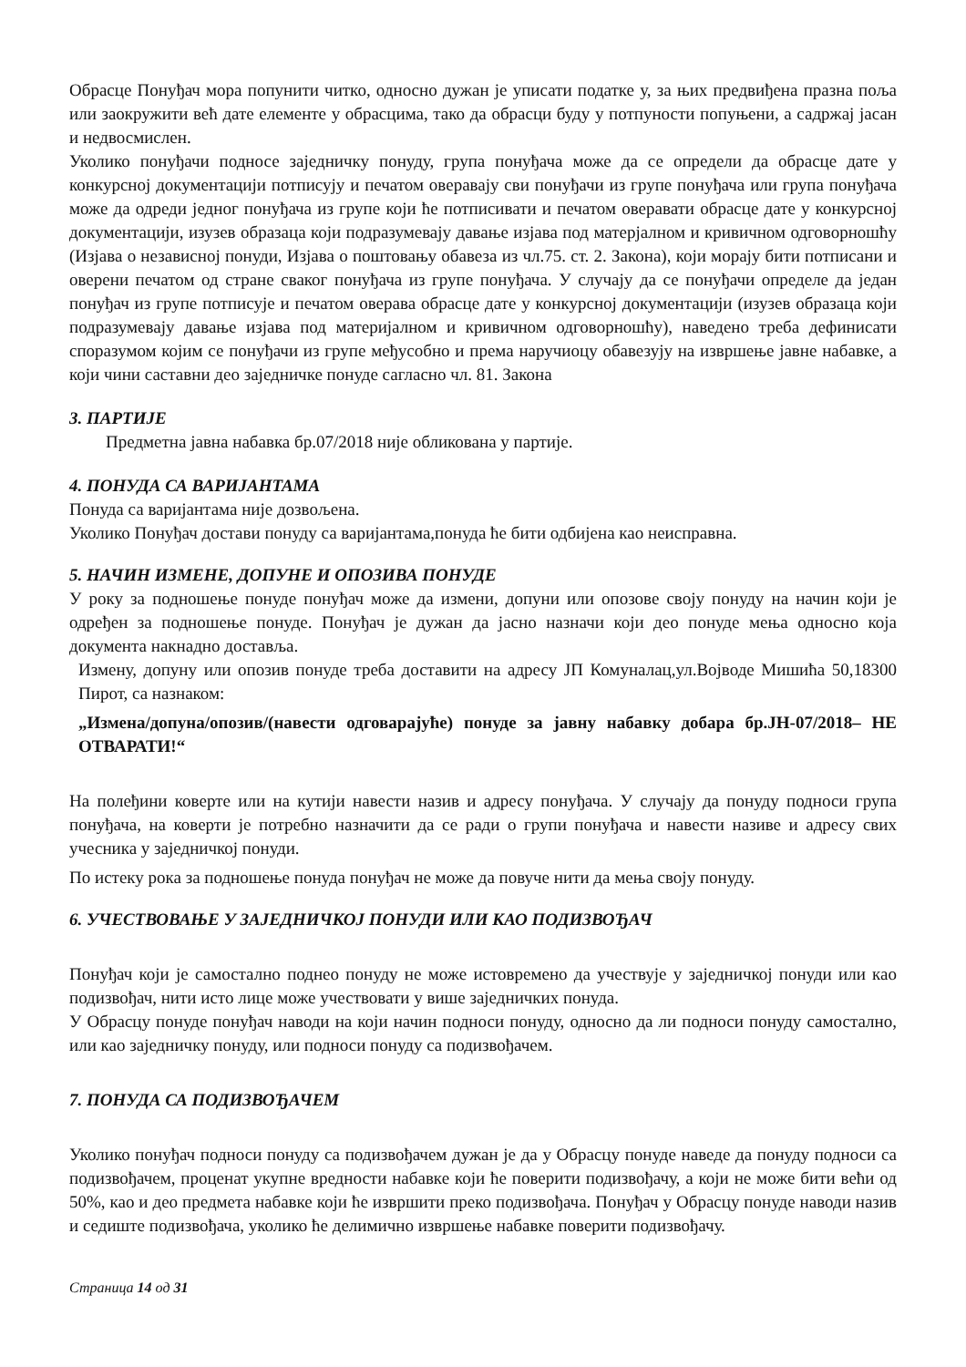Обрасце Понуђач мора попунити читко, односно дужан је уписати податке у, за њих предвиђена празна поља или заокружити већ дате елементе у обрасцима, тако да обрасци буду у потпуности попуњени, а садржај јасан и недвосмислен.
Уколико понуђачи подносе заједничку понуду, група понуђача може да се определи да обрасце дате у конкурсној документацији потписују и печатом оверавају сви понуђачи из групе понуђача или група понуђача може да одреди једног понуђача из групе који ће потписивати и печатом оверавати обрасце дате у конкурсној документацији, изузев образаца који подразумевају давање изјава под матерјалном и кривичном одговорношћу (Изјава о независној понуди, Изјава о поштовању обавеза из чл.75. ст. 2. Закона), који морају бити потписани и оверени печатом од стране сваког понуђача из групе понуђача. У случају да се понуђачи определе да један понуђач из групе потписује и печатом оверава обрасце дате у конкурсној документацији (изузев образаца који подразумевају давање изјава под материјалном и кривичном одговорношћу), наведено треба дефинисати споразумом којим се понуђачи из групе међусобно и према наручиоцу обавезују на извршење јавне набавке, а који чини саставни део заједничке понуде сагласно чл. 81. Закона
3. ПАРТИЈЕ
Предметна јавна набавка бр.07/2018 није обликована у партије.
4. ПОНУДА СА ВАРИЈАНТАМА
Понуда са варијантама није дозвољена.
Уколико Понуђач достави понуду са варијантама,понуда ће бити одбијена као неисправна.
5. НАЧИН ИЗМЕНЕ, ДОПУНЕ И ОПОЗИВА ПОНУДЕ
У року за подношење понуде понуђач може да измени, допуни или опозове своју понуду на начин који је одређен за подношење понуде. Понуђач је дужан да јасно назначи који део понуде мења односно која документа накнадно доставља.
Измену, допуну или опозив понуде треба доставити на адресу ЈП Комуналац,ул.Војводе Мишића 50,18300 Пирот, са назнаком:
„Измена/допуна/опозив/(навести одговарајуће) понуде за јавну набавку добара бр.ЈН-07/2018– НЕ ОТВАРАТИ!“
На полеђини коверте или на кутији навести назив и адресу понуђача. У случају да понуду подноси група понуђача, на коверти је потребно назначити да се ради о групи понуђача и навести називе и адресу свих учесника у заједничкој понуди.
По истеку рока за подношење понуда понуђач не може да повуче нити да мења своју понуду.
6. УЧЕСТВОВАЊЕ У ЗАЈЕДНИЧКОЈ ПОНУДИ ИЛИ КАО ПОДИЗВОЂАЧ
Понуђач који је самостално поднео понуду не може истовремено да учествује у заједничкој понуди или као подизвођач, нити исто лице може учествовати у више заједничких понуда.
У Обрасцу понуде понуђач наводи на који начин подноси понуду, односно да ли подноси понуду самостално, или као заједничку понуду, или подноси понуду са подизвођачем.
7. ПОНУДА СА ПОДИЗВОЂАЧЕМ
Уколико понуђач подноси понуду са подизвођачем дужан је да у Обрасцу понуде наведе да понуду подноси са подизвођачем, проценат укупне вредности набавке који ће поверити подизвођачу, а који не може бити већи од 50%, као и део предмета набавке који ће извршити преко подизвођача. Понуђач у Обрасцу понуде наводи назив и седиште подизвођача, уколико ће делимично извршење набавке поверити подизвођачу.
Страница 14 од 31